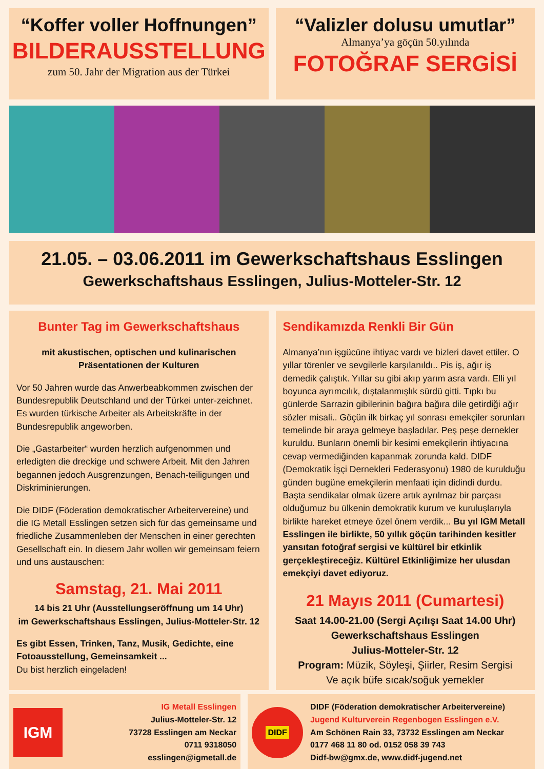“Koffer voller Hoffnungen”
BILDERAUSSTELLUNG
zum 50. Jahr der Migration aus der Türkei
“Valizler dolusu umutlar”
Almanya’ya göçün 50.yılında
FOTOĞRAF SERGİSİ
21.05. – 03.06.2011 im Gewerkschaftshaus Esslingen
Gewerkschaftshaus Esslingen, Julius-Motteler-Str. 12
Bunter Tag im Gewerkschaftshaus
mit akustischen, optischen und kulinarischen Präsentationen der Kulturen
Vor 50 Jahren wurde das Anwerbeabkommen zwischen der Bundesrepublik Deutschland und der Türkei unter-zeichnet. Es wurden türkische Arbeiter als Arbeitskräfte in der Bundesrepublik angeworben.
Die „Gastarbeiter“ wurden herzlich aufgenommen und erledigten die dreckige und schwere Arbeit. Mit den Jahren begannen jedoch Ausgrenzungen, Benach-teiligungen und Diskriminierungen.
Die DIDF (Föderation demokratischer Arbeitervereine) und die IG Metall Esslingen setzen sich für das gemeinsame und friedliche Zusammenleben der Menschen in einer gerechten Gesellschaft ein. In diesem Jahr wollen wir gemeinsam feiern und uns austauschen:
Samstag, 21. Mai 2011
14 bis 21 Uhr (Ausstellungseröffnung um 14 Uhr)
im Gewerkschaftshaus Esslingen, Julius-Motteler-Str. 12
Es gibt Essen, Trinken, Tanz, Musik, Gedichte, eine Fotoausstellung, Gemeinsamkeit ...
Du bist herzlich eingeladen!
Sendikamızda Renkli Bir Gün
Almanya’nın işgücüne ihtiyac vardı ve bizleri davet ettiler. O yıllar törenler ve sevgilerle karşılanıldı.. Pis iş, ağır iş demedik çalıştık. Yıllar su gibi akıp yarım asra vardı. Elli yıl boyunca ayrımcılık, dıştalanmışlık sürdü gitti. Tıpkı bu günlerde Sarrazin gibilerinin bağıra bağıra dile getirdiği ağır sözler misali.. Göçün ilk birkaç yıl sonrası emekçiler sorunları temelinde bir araya gelmeye başladılar. Peş peşe dernekler kuruldu. Bunların önemli bir kesimi emekçilerin ihtiyacına cevap vermediğinden kapanmak zorunda kald. DIDF (Demokratik İşçi Dernekleri Federasyonu) 1980 de kurulduğu günden bugüne emekçilerin menfaati için didindi durdu. Başta sendikalar olmak üzere artık ayrılmaz bir parçası olduğumuz bu ülkenin demokratik kurum ve kuruluşlarıyla birlikte hareket etmeye özel önem verdik... Bu yıl IGM Metall Esslingen ile birlikte, 50 yıllık göçün tarihinden kesitler yansıtan fotoğraf sergisi ve kültürel bir etkinlik gerçekleştireceğiz. Kültürel Etkinliğimize her ulusdan emekçiyi davet ediyoruz.
21 Mayıs 2011 (Cumartesi)
Saat 14.00-21.00 (Sergi Açılışı Saat 14.00 Uhr)
Gewerkschaftshaus Esslingen
Julius-Motteler-Str. 12
Program: Müzik, Söyleşi, Şiirler, Resim Sergisi
Ve açık büfe sıcak/soğuk yemekler
IGM
IG Metall Esslingen
Julius-Motteler-Str. 12
73728 Esslingen am Neckar
0711 9318050
esslingen@igmetall.de
DIDF
DIDF (Föderation demokratischer Arbeitervereine)
Jugend Kulturverein Regenbogen Esslingen e.V.
Am Schönen Rain 33, 73732 Esslingen am Neckar
0177 468 11 80 od. 0152 058 39 743
Didf-bw@gmx.de, www.didf-jugend.net